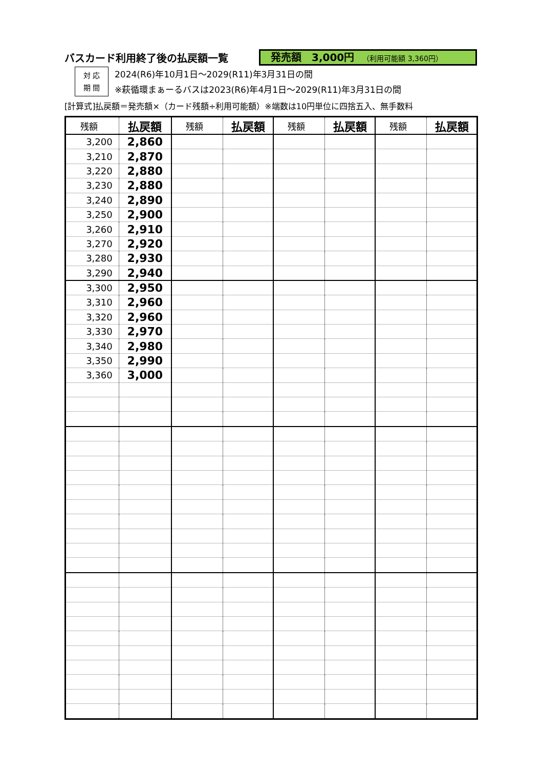バスカード利用終了後の払戻額一覧
発売額　3,000円 （利用可能額 3,360円）
対 応
期 間
2024(R6)年10月1日～2029(R11)年3月31日の間
※萩循環まぁーるバスは2023(R6)年4月1日～2029(R11)年3月31日の間
[計算式]払戻額＝発売額×（カード残額÷利用可能額）※端数は10円単位に四捨五入、無手数料
| 残額 | 払戻額 | 残額 | 払戻額 | 残額 | 払戻額 | 残額 | 払戻額 |
| --- | --- | --- | --- | --- | --- | --- | --- |
| 3,200 | 2,860 | | | | | | |
| 3,210 | 2,870 | | | | | | |
| 3,220 | 2,880 | | | | | | |
| 3,230 | 2,880 | | | | | | |
| 3,240 | 2,890 | | | | | | |
| 3,250 | 2,900 | | | | | | |
| 3,260 | 2,910 | | | | | | |
| 3,270 | 2,920 | | | | | | |
| 3,280 | 2,930 | | | | | | |
| 3,290 | 2,940 | | | | | | |
| 3,300 | 2,950 | | | | | | |
| 3,310 | 2,960 | | | | | | |
| 3,320 | 2,960 | | | | | | |
| 3,330 | 2,970 | | | | | | |
| 3,340 | 2,980 | | | | | | |
| 3,350 | 2,990 | | | | | | |
| 3,360 | 3,000 | | | | | | |